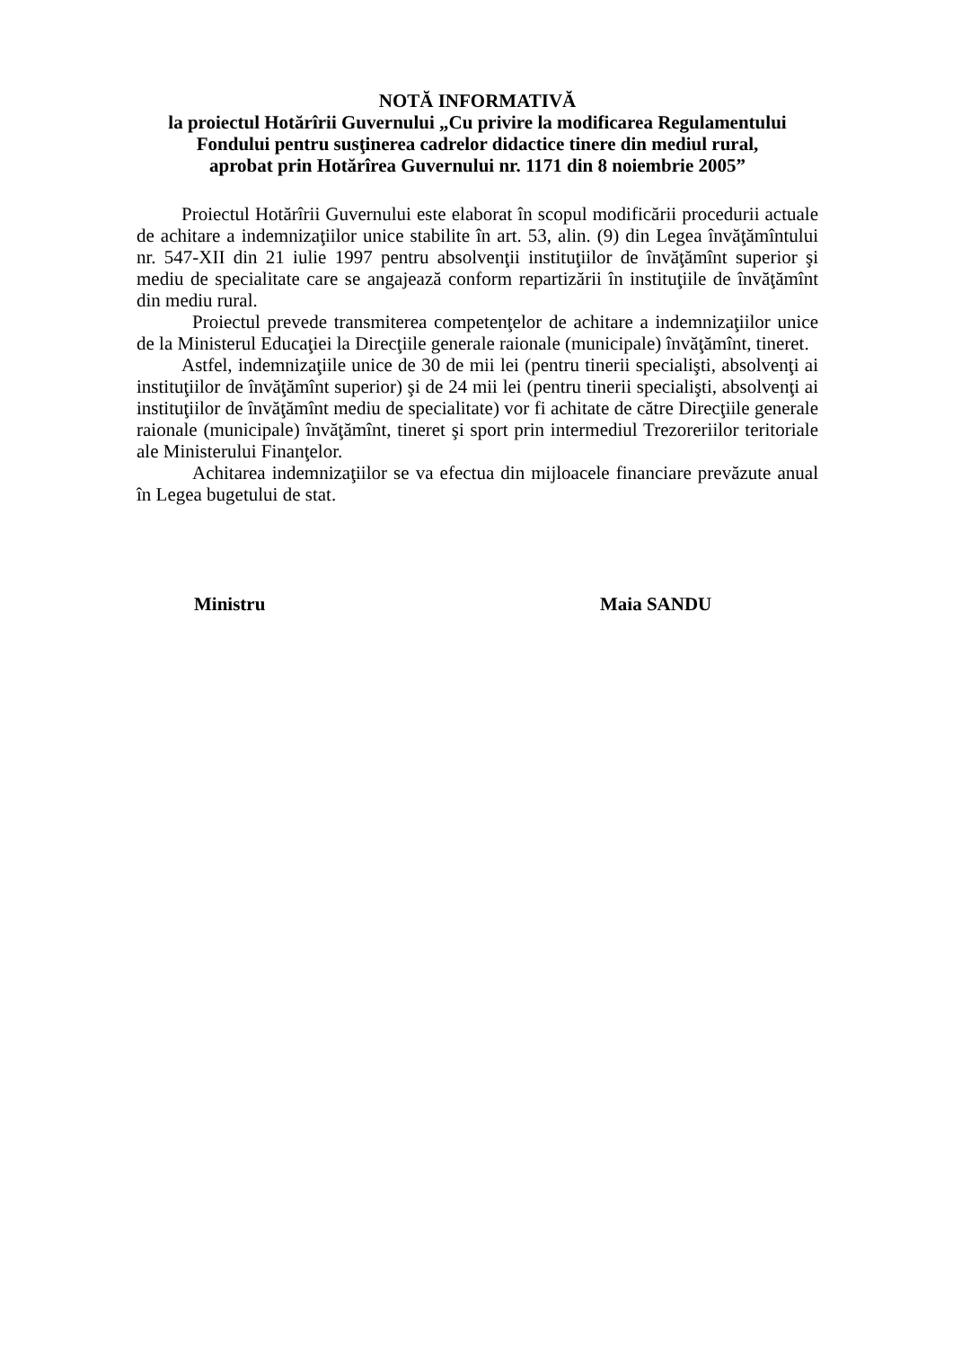NOTĂ INFORMATIVĂ
la proiectul Hotărîrii Guvernului „Cu privire la modificarea Regulamentului Fondului pentru susţinerea cadrelor didactice tinere din mediul rural,
aprobat prin Hotărîrea Guvernului nr. 1171 din 8 noiembrie 2005”
Proiectul Hotărîrii Guvernului este elaborat în scopul modificării procedurii actuale de achitare a indemnizaţiilor unice stabilite în art. 53, alin. (9) din Legea învăţămîntului nr. 547-XII din 21 iulie 1997 pentru absolvenţii instituţiilor de învăţămînt superior şi mediu de specialitate care se angajează conform repartizării în instituţiile de învăţămînt din mediu rural.
Proiectul prevede transmiterea competenţelor de achitare a indemnizaţiilor unice de la Ministerul Educaţiei la Direcţiile generale raionale (municipale) învăţămînt, tineret.
Astfel, indemnizaţiile unice de 30 de mii lei (pentru tinerii specialişti, absolvenţi ai instituţiilor de învăţămînt superior) şi de 24 mii lei (pentru tinerii specialişti, absolvenţi ai instituţiilor de învăţămînt mediu de specialitate) vor fi achitate de către Direcţiile generale raionale (municipale) învăţămînt, tineret şi sport prin intermediul Trezoreriilor teritoriale ale Ministerului Finanţelor.
Achitarea indemnizaţiilor se va efectua din mijloacele financiare prevăzute anual în Legea bugetului de stat.
Ministru Maia SANDU